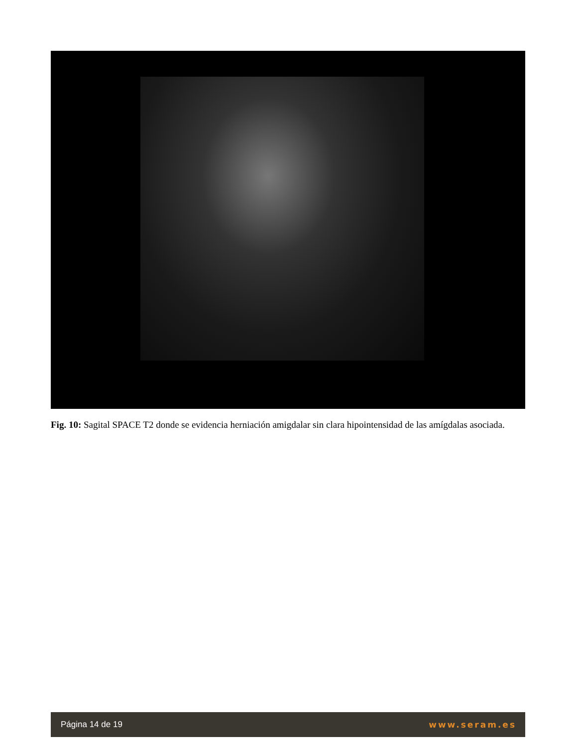Fig. 10: Sagital SPACE T2 donde se evidencia herniación amigdalar sin clara hipointensidad de las amígdalas asociada.
Página 14 de 19 www.seram.es